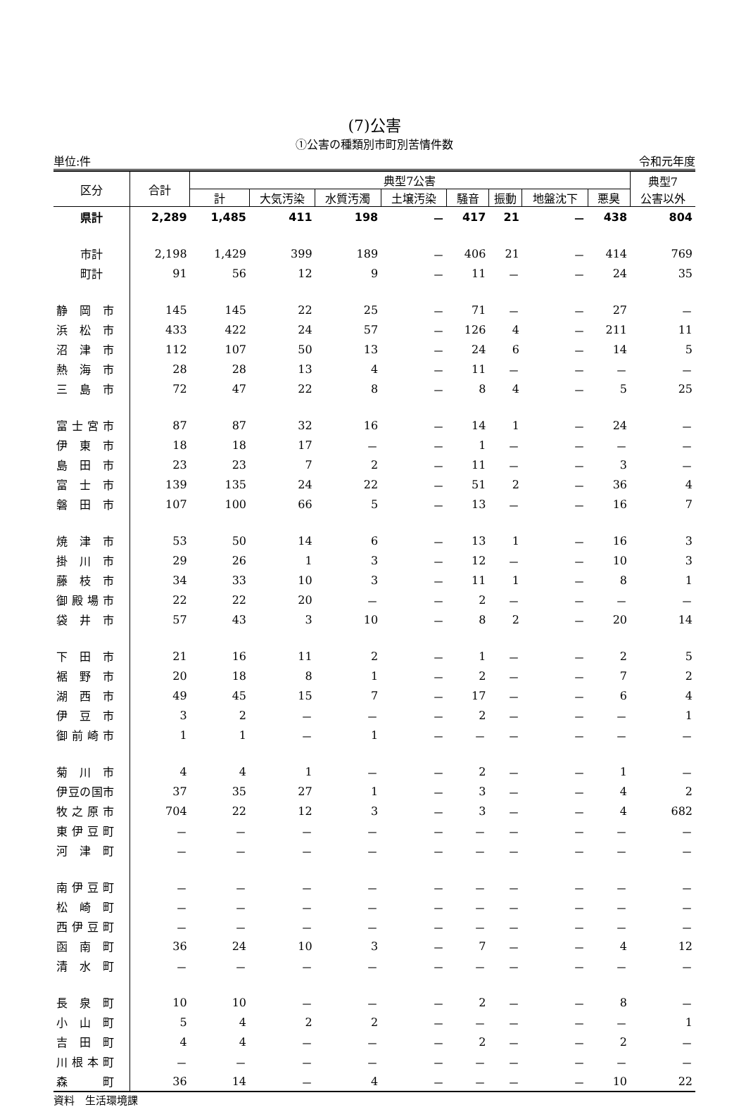(7)公害
①公害の種類別市町別苦情件数
単位:件 令和元年度
| 区分 | 合計 | 典型7公害 | | | | | | | | 典型7 公害以外 |
| --- | --- | --- | --- | --- | --- | --- | --- | --- | --- | --- |
| | | 計 | 大気汚染 | 水質汚濁 | 土壌汚染 | 騒音 | 振動 | 地盤沈下 | 悪臭 | |
| 県計 | 2,289 | 1,485 | 411 | 198 | － | 417 | 21 | － | 438 | 804 |
| 市計 | 2,198 | 1,429 | 399 | 189 | － | 406 | 21 | － | 414 | 769 |
| 町計 | 91 | 56 | 12 | 9 | － | 11 | － | － | 24 | 35 |
| 静 岡 市 | 145 | 145 | 22 | 25 | － | 71 | － | － | 27 | － |
| 浜 松 市 | 433 | 422 | 24 | 57 | － | 126 | 4 | － | 211 | 11 |
| 沼 津 市 | 112 | 107 | 50 | 13 | － | 24 | 6 | － | 14 | 5 |
| 熱 海 市 | 28 | 28 | 13 | 4 | － | 11 | － | － | － | － |
| 三 島 市 | 72 | 47 | 22 | 8 | － | 8 | 4 | － | 5 | 25 |
| 富 士 宮 市 | 87 | 87 | 32 | 16 | － | 14 | 1 | － | 24 | － |
| 伊 東 市 | 18 | 18 | 17 | － | － | 1 | － | － | － | － |
| 島 田 市 | 23 | 23 | 7 | 2 | － | 11 | － | － | 3 | － |
| 富 士 市 | 139 | 135 | 24 | 22 | － | 51 | 2 | － | 36 | 4 |
| 磐 田 市 | 107 | 100 | 66 | 5 | － | 13 | － | － | 16 | 7 |
| 焼 津 市 | 53 | 50 | 14 | 6 | － | 13 | 1 | － | 16 | 3 |
| 掛 川 市 | 29 | 26 | 1 | 3 | － | 12 | － | － | 10 | 3 |
| 藤 枝 市 | 34 | 33 | 10 | 3 | － | 11 | 1 | － | 8 | 1 |
| 御 殿 場 市 | 22 | 22 | 20 | － | － | 2 | － | － | － | － |
| 袋 井 市 | 57 | 43 | 3 | 10 | － | 8 | 2 | － | 20 | 14 |
| 下 田 市 | 21 | 16 | 11 | 2 | － | 1 | － | － | 2 | 5 |
| 裾 野 市 | 20 | 18 | 8 | 1 | － | 2 | － | － | 7 | 2 |
| 湖 西 市 | 49 | 45 | 15 | 7 | － | 17 | － | － | 6 | 4 |
| 伊 豆 市 | 3 | 2 | － | － | － | 2 | － | － | － | 1 |
| 御 前 崎 市 | 1 | 1 | － | 1 | － | － | － | － | － | － |
| 菊 川 市 | 4 | 4 | 1 | － | － | 2 | － | － | 1 | － |
| 伊豆の国市 | 37 | 35 | 27 | 1 | － | 3 | － | － | 4 | 2 |
| 牧 之 原 市 | 704 | 22 | 12 | 3 | － | 3 | － | － | 4 | 682 |
| 東 伊 豆 町 | － | － | － | － | － | － | － | － | － | － |
| 河 津 町 | － | － | － | － | － | － | － | － | － | － |
| 南 伊 豆 町 | － | － | － | － | － | － | － | － | － | － |
| 松 崎 町 | － | － | － | － | － | － | － | － | － | － |
| 西 伊 豆 町 | － | － | － | － | － | － | － | － | － | － |
| 函 南 町 | 36 | 24 | 10 | 3 | － | 7 | － | － | 4 | 12 |
| 清 水 町 | － | － | － | － | － | － | － | － | － | － |
| 長 泉 町 | 10 | 10 | － | － | － | 2 | － | － | 8 | － |
| 小 山 町 | 5 | 4 | 2 | 2 | － | － | － | － | － | 1 |
| 吉 田 町 | 4 | 4 | － | － | － | 2 | － | － | 2 | － |
| 川 根 本 町 | － | － | － | － | － | － | － | － | － | － |
| 森 町 | 36 | 14 | － | 4 | － | － | － | － | 10 | 22 |
資料　生活環境課